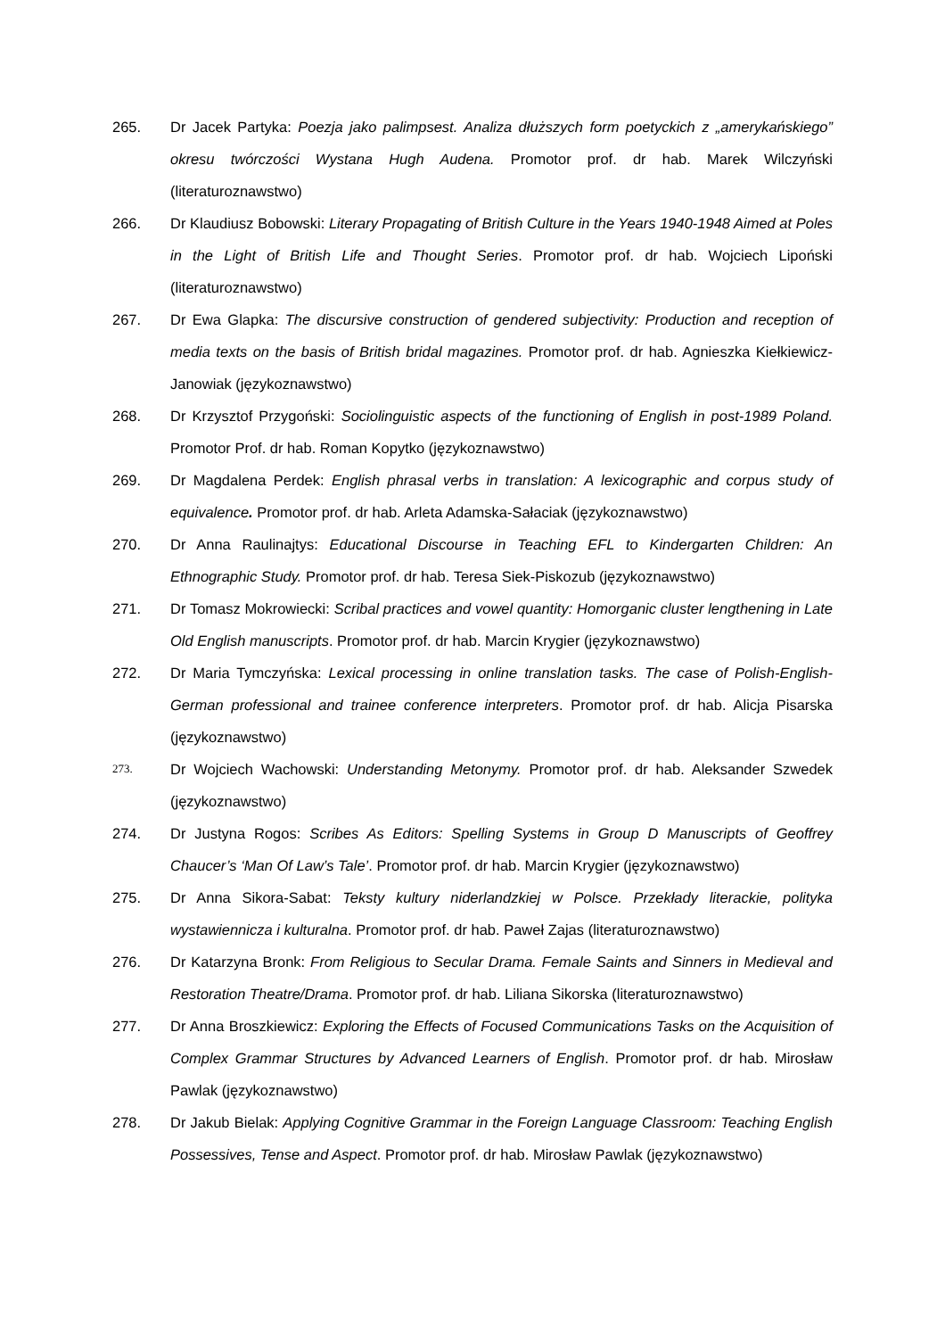265. Dr Jacek Partyka: Poezja jako palimpsest. Analiza dłuższych form poetyckich z „amerykańskiego” okresu twórczości Wystana Hugh Audena. Promotor prof. dr hab. Marek Wilczyński (literaturoznawstwo)
266. Dr Klaudiusz Bobowski: Literary Propagating of British Culture in the Years 1940-1948 Aimed at Poles in the Light of British Life and Thought Series. Promotor prof. dr hab. Wojciech Lipoński (literaturoznawstwo)
267. Dr Ewa Glapka: The discursive construction of gendered subjectivity: Production and reception of media texts on the basis of British bridal magazines. Promotor prof. dr hab. Agnieszka Kiełkiewicz-Janowiak (językoznawstwo)
268. Dr Krzysztof Przygoński: Sociolinguistic aspects of the functioning of English in post-1989 Poland. Promotor Prof. dr hab. Roman Kopytko (językoznawstwo)
269. Dr Magdalena Perdek: English phrasal verbs in translation: A lexicographic and corpus study of equivalence. Promotor prof. dr hab. Arleta Adamska-Sałaciak (językoznawstwo)
270. Dr Anna Raulinajtys: Educational Discourse in Teaching EFL to Kindergarten Children: An Ethnographic Study. Promotor prof. dr hab. Teresa Siek-Piskozub (językoznawstwo)
271. Dr Tomasz Mokrowiecki: Scribal practices and vowel quantity: Homorganic cluster lengthening in Late Old English manuscripts. Promotor prof. dr hab. Marcin Krygier (językoznawstwo)
272. Dr Maria Tymczyńska: Lexical processing in online translation tasks. The case of Polish-English-German professional and trainee conference interpreters. Promotor prof. dr hab. Alicja Pisarska (językoznawstwo)
273.
Dr Wojciech Wachowski: Understanding Metonymy. Promotor prof. dr hab. Aleksander Szwedek (językoznawstwo)
274. Dr Justyna Rogos: Scribes As Editors: Spelling Systems in Group D Manuscripts of Geoffrey Chaucer’s ‘Man Of Law’s Tale’. Promotor prof. dr hab. Marcin Krygier (językoznawstwo)
275. Dr Anna Sikora-Sabat: Teksty kultury niderlandzkiej w Polsce. Przekłady literackie, polityka wystawiennicza i kulturalna. Promotor prof. dr hab. Paweł Zajas (literaturoznawstwo)
276. Dr Katarzyna Bronk: From Religious to Secular Drama. Female Saints and Sinners in Medieval and Restoration Theatre/Drama. Promotor prof. dr hab. Liliana Sikorska (literaturoznawstwo)
277. Dr Anna Broszkiewicz: Exploring the Effects of Focused Communications Tasks on the Acquisition of Complex Grammar Structures by Advanced Learners of English. Promotor prof. dr hab. Mirosław Pawlak (językoznawstwo)
278. Dr Jakub Bielak: Applying Cognitive Grammar in the Foreign Language Classroom: Teaching English Possessives, Tense and Aspect. Promotor prof. dr hab. Mirosław Pawlak (językoznawstwo)